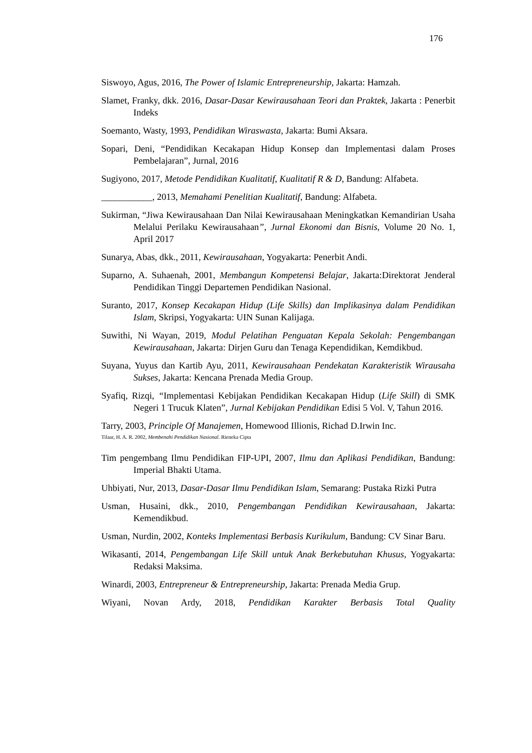176
Siswoyo, Agus, 2016, The Power of Islamic Entrepreneurship, Jakarta: Hamzah.
Slamet, Franky, dkk. 2016, Dasar-Dasar Kewirausahaan Teori dan Praktek, Jakarta : Penerbit Indeks
Soemanto, Wasty, 1993, Pendidikan Wiraswasta, Jakarta: Bumi Aksara.
Sopari, Deni, “Pendidikan Kecakapan Hidup Konsep dan Implementasi dalam Proses Pembelajaran”, Jurnal, 2016
Sugiyono, 2017, Metode Pendidikan Kualitatif, Kualitatif R & D, Bandung: Alfabeta.
___________, 2013, Memahami Penelitian Kualitatif, Bandung: Alfabeta.
Sukirman, “Jiwa Kewirausahaan Dan Nilai Kewirausahaan Meningkatkan Kemandirian Usaha Melalui Perilaku Kewirausahaan”, Jurnal Ekonomi dan Bisnis, Volume 20 No. 1, April 2017
Sunarya, Abas, dkk., 2011, Kewirausahaan, Yogyakarta: Penerbit Andi.
Suparno, A. Suhaenah, 2001, Membangun Kompetensi Belajar, Jakarta:Direktorat Jenderal Pendidikan Tinggi Departemen Pendidikan Nasional.
Suranto, 2017, Konsep Kecakapan Hidup (Life Skills) dan Implikasinya dalam Pendidikan Islam, Skripsi, Yogyakarta: UIN Sunan Kalijaga.
Suwithi, Ni Wayan, 2019, Modul Pelatihan Penguatan Kepala Sekolah: Pengembangan Kewirausahaan, Jakarta: Dirjen Guru dan Tenaga Kependidikan, Kemdikbud.
Suyana, Yuyus dan Kartib Ayu, 2011, Kewirausahaan Pendekatan Karakteristik Wirausaha Sukses, Jakarta: Kencana Prenada Media Group.
Syafiq, Rizqi, “Implementasi Kebijakan Pendidikan Kecakapan Hidup (Life Skill) di SMK Negeri 1 Trucuk Klaten”, Jurnal Kebijakan Pendidikan Edisi 5 Vol. V, Tahun 2016.
Tarry, 2003, Principle Of Manajemen, Homewood Illionis, Richad D.Irwin Inc.
Tilaar, H. A. R. 2002, Membenahi Pendidikan Nasional. Rieneka Cipta
Tim pengembang Ilmu Pendidikan FIP-UPI, 2007, Ilmu dan Aplikasi Pendidikan, Bandung: Imperial Bhakti Utama.
Uhbiyati, Nur, 2013, Dasar-Dasar Ilmu Pendidikan Islam, Semarang: Pustaka Rizki Putra
Usman, Husaini, dkk., 2010, Pengembangan Pendidikan Kewirausahaan, Jakarta: Kemendikbud.
Usman, Nurdin, 2002, Konteks Implementasi Berbasis Kurikulum, Bandung: CV Sinar Baru.
Wikasanti, 2014, Pengembangan Life Skill untuk Anak Berkebutuhan Khusus, Yogyakarta: Redaksi Maksima.
Winardi, 2003, Entrepreneur & Entrepreneurship, Jakarta: Prenada Media Grup.
Wiyani, Novan Ardy, 2018, Pendidikan Karakter Berbasis Total Quality